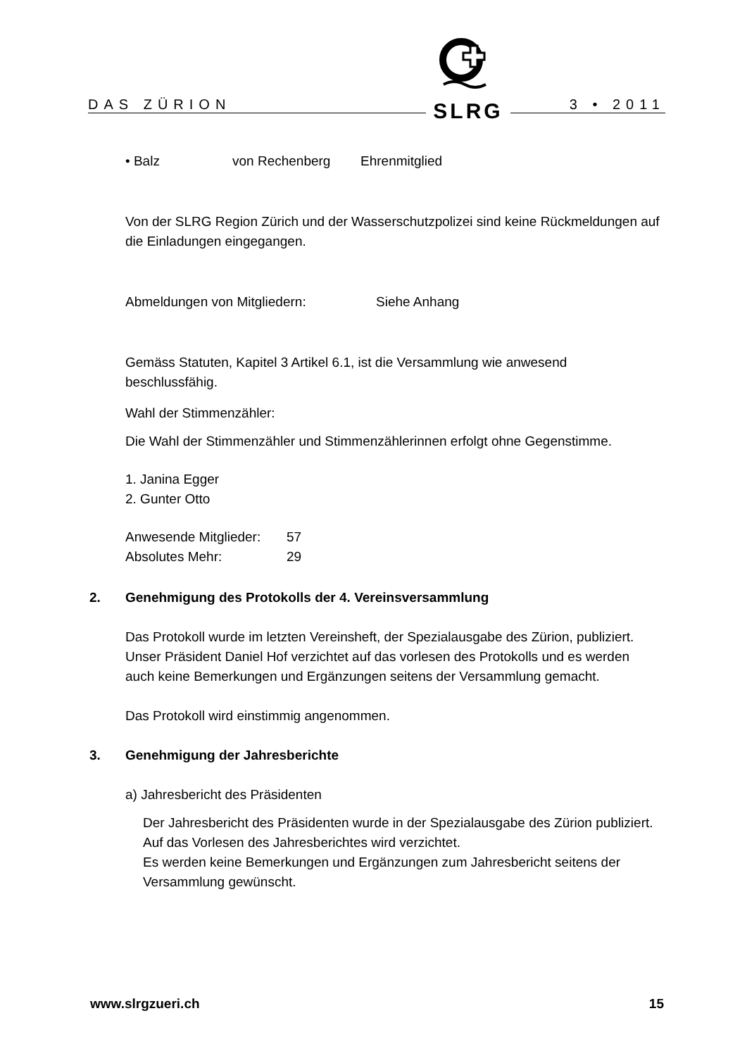DAS ZÜRION 3 • 2011
SLRG
• Balz von Rechenberg Ehrenmitglied
Von der SLRG Region Zürich und der Wasserschutzpolizei sind keine Rückmeldungen auf die Einladungen eingegangen.
Abmeldungen von Mitgliedern: Siehe Anhang
Gemäss Statuten, Kapitel 3 Artikel 6.1, ist die Versammlung wie anwesend beschlussfähig.
Wahl der Stimmenzähler:
Die Wahl der Stimmenzähler und Stimmenzählerinnen erfolgt ohne Gegenstimme.
1. Janina Egger
2. Gunter Otto
Anwesende Mitglieder: 57
Absolutes Mehr: 29
2. Genehmigung des Protokolls der 4. Vereinsversammlung
Das Protokoll wurde im letzten Vereinsheft, der Spezialausgabe des Zürion, publiziert.
Unser Präsident Daniel Hof verzichtet auf das vorlesen des Protokolls und es werden auch keine Bemerkungen und Ergänzungen seitens der Versammlung gemacht.
Das Protokoll wird einstimmig angenommen.
3. Genehmigung der Jahresberichte
a) Jahresbericht des Präsidenten
Der Jahresbericht des Präsidenten wurde in der Spezialausgabe des Zürion publiziert.
Auf das Vorlesen des Jahresberichtes wird verzichtet.
Es werden keine Bemerkungen und Ergänzungen zum Jahresbericht seitens der Versammlung gewünscht.
www.slrgzueri.ch 15